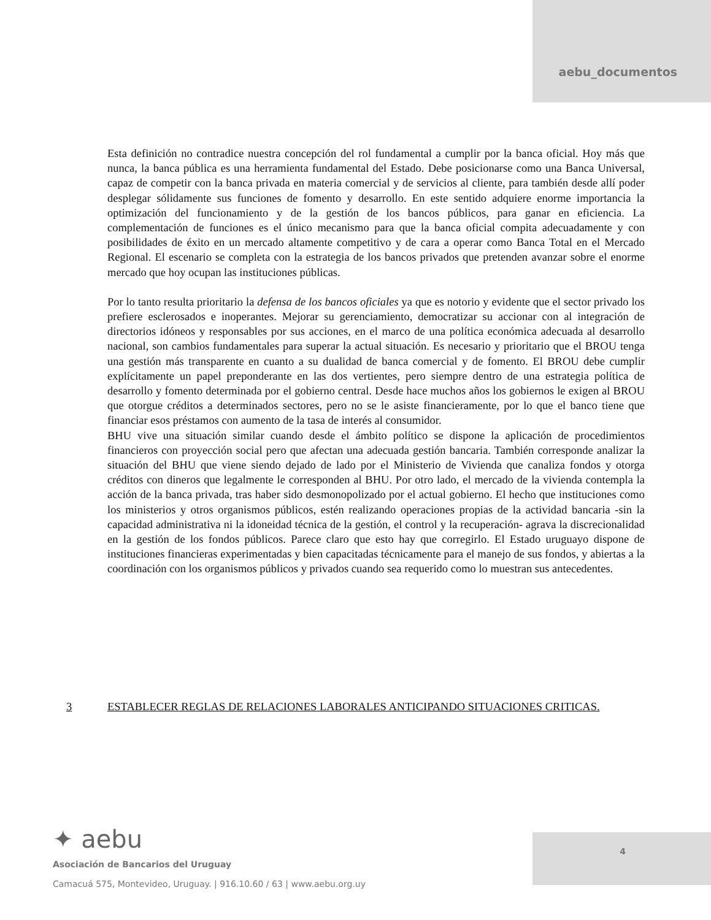aebu_documentos
Esta definición no contradice nuestra concepción del rol fundamental a cumplir por la banca oficial. Hoy más que nunca, la banca pública es una herramienta fundamental del Estado. Debe posicionarse como una Banca Universal, capaz de competir con la banca privada en materia comercial y de servicios al cliente, para también desde allí poder desplegar sólidamente sus funciones de fomento y desarrollo. En este sentido adquiere enorme importancia la optimización del funcionamiento y de la gestión de los bancos públicos, para ganar en eficiencia. La complementación de funciones es el único mecanismo para que la banca oficial compita adecuadamente y con posibilidades de éxito en un mercado altamente competitivo y de cara a operar como Banca Total en el Mercado Regional. El escenario se completa con la estrategia de los bancos privados que pretenden avanzar sobre el enorme mercado que hoy ocupan las instituciones públicas.
Por lo tanto resulta prioritario la defensa de los bancos oficiales ya que es notorio y evidente que el sector privado los prefiere esclerosados e inoperantes. Mejorar su gerenciamiento, democratizar su accionar con al integración de directorios idóneos y responsables por sus acciones, en el marco de una política económica adecuada al desarrollo nacional, son cambios fundamentales para superar la actual situación. Es necesario y prioritario que el BROU tenga una gestión más transparente en cuanto a su dualidad de banca comercial y de fomento. El BROU debe cumplir explícitamente un papel preponderante en las dos vertientes, pero siempre dentro de una estrategia política de desarrollo y fomento determinada por el gobierno central. Desde hace muchos años los gobiernos le exigen al BROU que otorgue créditos a determinados sectores, pero no se le asiste financieramente, por lo que el banco tiene que financiar esos préstamos con aumento de la tasa de interés al consumidor.
BHU vive una situación similar cuando desde el ámbito político se dispone la aplicación de procedimientos financieros con proyección social pero que afectan una adecuada gestión bancaria. También corresponde analizar la situación del BHU que viene siendo dejado de lado por el Ministerio de Vivienda que canaliza fondos y otorga créditos con dineros que legalmente le corresponden al BHU. Por otro lado, el mercado de la vivienda contempla la acción de la banca privada, tras haber sido desmonopolizado por el actual gobierno. El hecho que instituciones como los ministerios y otros organismos públicos, estén realizando operaciones propias de la actividad bancaria -sin la capacidad administrativa ni la idoneidad técnica de la gestión, el control y la recuperación- agrava la discrecionalidad en la gestión de los fondos públicos. Parece claro que esto hay que corregirlo. El Estado uruguayo dispone de instituciones financieras experimentadas y bien capacitadas técnicamente para el manejo de sus fondos, y abiertas a la coordinación con los organismos públicos y privados cuando sea requerido como lo muestran sus antecedentes.
3 ESTABLECER REGLAS DE RELACIONES LABORALES ANTICIPANDO SITUACIONES CRITICAS.
✦ aebu
Asociación de Bancarios del Uruguay
Camacuá 575, Montevideo, Uruguay. | 916.10.60 / 63 | www.aebu.org.uy
4